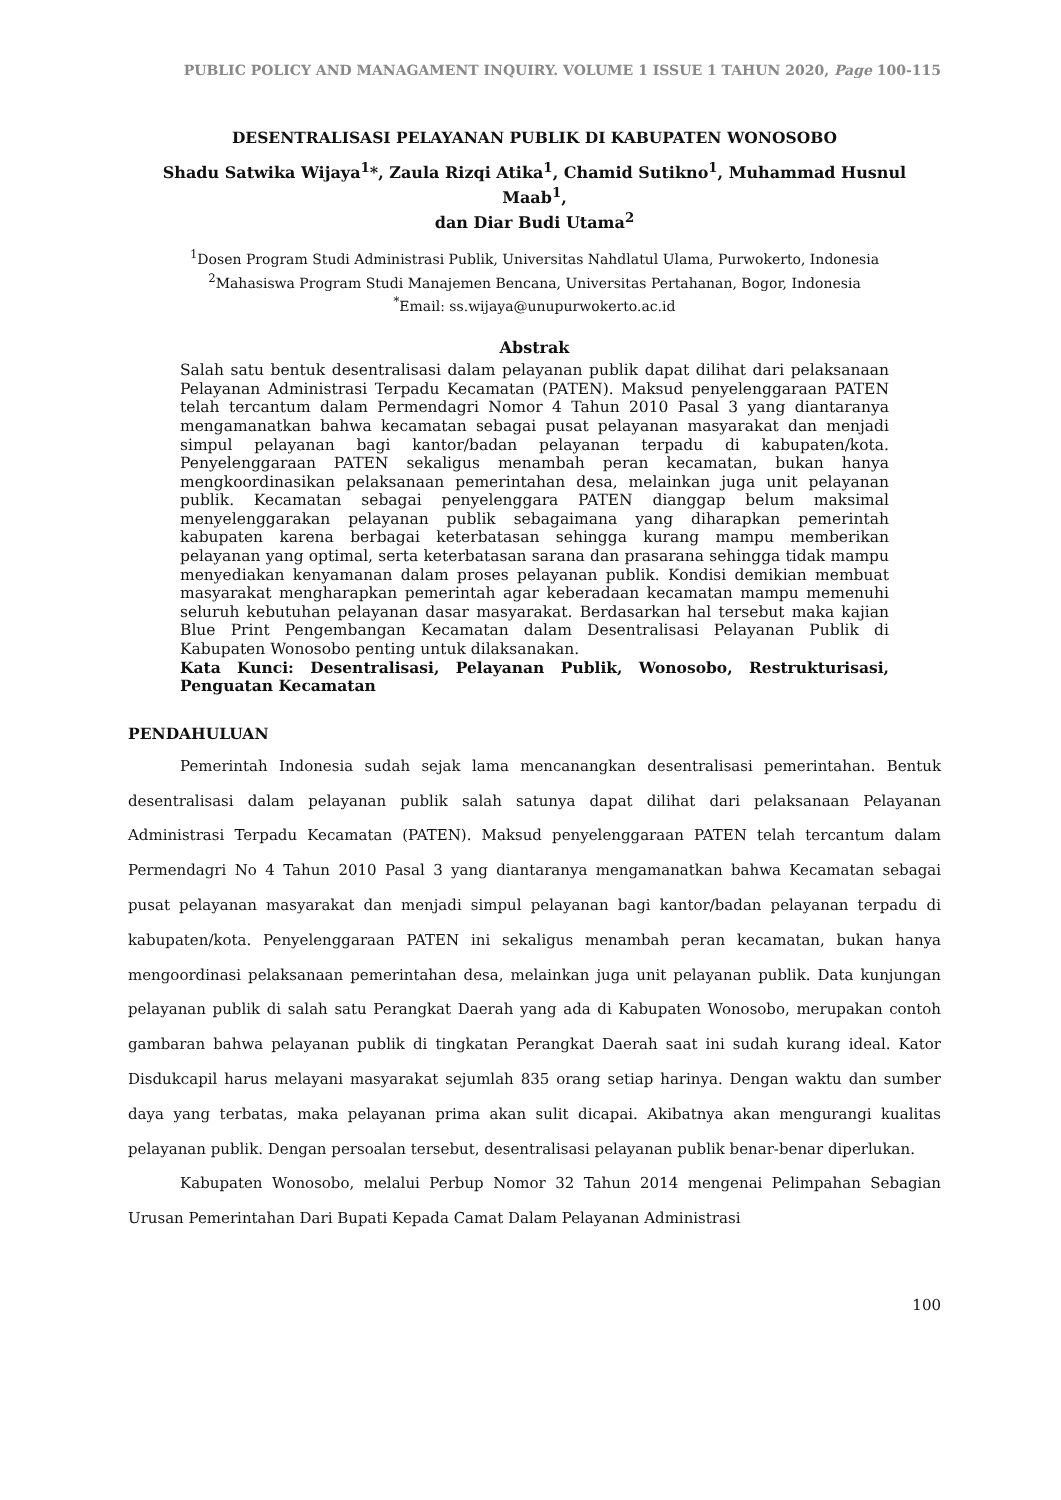PUBLIC POLICY AND MANAGAMENT INQUIRY. VOLUME 1 ISSUE 1 TAHUN 2020, Page 100-115
DESENTRALISASI PELAYANAN PUBLIK DI KABUPATEN WONOSOBO
Shadu Satwika Wijaya<sup>1</sup>*, Zaula Rizqi Atika<sup>1</sup>, Chamid Sutikno<sup>1</sup>, Muhammad Husnul Maab<sup>1</sup>,
dan Diar Budi Utama<sup>2</sup>
<sup>1</sup> Dosen Program Studi Administrasi Publik, Universitas Nahdlatul Ulama, Purwokerto, Indonesia
<sup>2</sup> Mahasiswa Program Studi Manajemen Bencana, Universitas Pertahanan, Bogor, Indonesia
<sup>*</sup> Email: ss.wijaya@unupurwokerto.ac.id
Abstrak
Salah satu bentuk desentralisasi dalam pelayanan publik dapat dilihat dari pelaksanaan Pelayanan Administrasi Terpadu Kecamatan (PATEN). Maksud penyelenggaraan PATEN telah tercantum dalam Permendagri Nomor 4 Tahun 2010 Pasal 3 yang diantaranya mengamanatkan bahwa kecamatan sebagai pusat pelayanan masyarakat dan menjadi simpul pelayanan bagi kantor/badan pelayanan terpadu di kabupaten/kota. Penyelenggaraan PATEN sekaligus menambah peran kecamatan, bukan hanya mengkoordinasikan pelaksanaan pemerintahan desa, melainkan juga unit pelayanan publik. Kecamatan sebagai penyelenggara PATEN dianggap belum maksimal menyelenggarakan pelayanan publik sebagaimana yang diharapkan pemerintah kabupaten karena berbagai keterbatasan sehingga kurang mampu memberikan pelayanan yang optimal, serta keterbatasan sarana dan prasarana sehingga tidak mampu menyediakan kenyamanan dalam proses pelayanan publik. Kondisi demikian membuat masyarakat mengharapkan pemerintah agar keberadaan kecamatan mampu memenuhi seluruh kebutuhan pelayanan dasar masyarakat. Berdasarkan hal tersebut maka kajian Blue Print Pengembangan Kecamatan dalam Desentralisasi Pelayanan Publik di Kabupaten Wonosobo penting untuk dilaksanakan.
Kata Kunci: Desentralisasi, Pelayanan Publik, Wonosobo, Restrukturisasi, Penguatan Kecamatan
PENDAHULUAN
Pemerintah Indonesia sudah sejak lama mencanangkan desentralisasi pemerintahan. Bentuk desentralisasi dalam pelayanan publik salah satunya dapat dilihat dari pelaksanaan Pelayanan Administrasi Terpadu Kecamatan (PATEN). Maksud penyelenggaraan PATEN telah tercantum dalam Permendagri No 4 Tahun 2010 Pasal 3 yang diantaranya mengamanatkan bahwa Kecamatan sebagai pusat pelayanan masyarakat dan menjadi simpul pelayanan bagi kantor/badan pelayanan terpadu di kabupaten/kota. Penyelenggaraan PATEN ini sekaligus menambah peran kecamatan, bukan hanya mengoordinasi pelaksanaan pemerintahan desa, melainkan juga unit pelayanan publik. Data kunjungan pelayanan publik di salah satu Perangkat Daerah yang ada di Kabupaten Wonosobo, merupakan contoh gambaran bahwa pelayanan publik di tingkatan Perangkat Daerah saat ini sudah kurang ideal. Kator Disdukcapil harus melayani masyarakat sejumlah 835 orang setiap harinya. Dengan waktu dan sumber daya yang terbatas, maka pelayanan prima akan sulit dicapai. Akibatnya akan mengurangi kualitas pelayanan publik. Dengan persoalan tersebut, desentralisasi pelayanan publik benar-benar diperlukan.
Kabupaten Wonosobo, melalui Perbup Nomor 32 Tahun 2014 mengenai Pelimpahan Sebagian Urusan Pemerintahan Dari Bupati Kepada Camat Dalam Pelayanan Administrasi
100